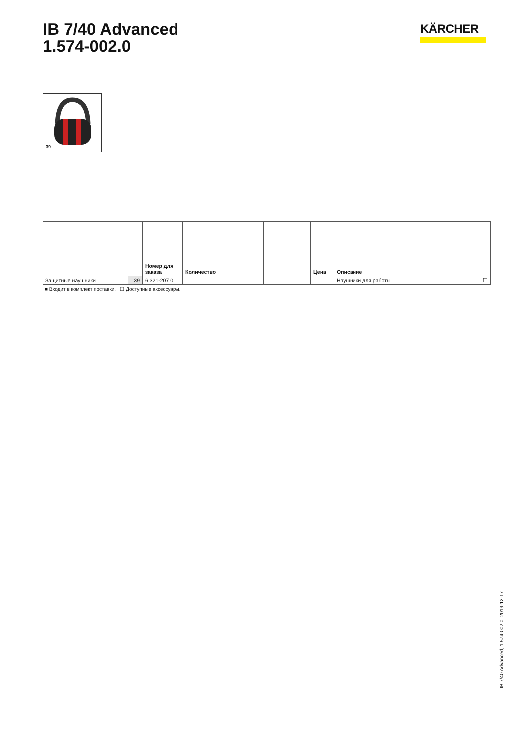IB 7/40 Advanced
1.574-002.0
KÄRCHER
39
| | | Номер для заказа | Количество | | | | Цена | Описание | |
| --- | --- | --- | --- | --- | --- | --- | --- | --- | --- |
| Защитные наушники | 39 | 6.321-207.0 | | | | | | Наушники для работы | ☐ |
■ Входит в комплект поставки. ☐ Доступные аксессуары.
IB 7/40 Advanced, 1.574-002.0, 2019-12-17